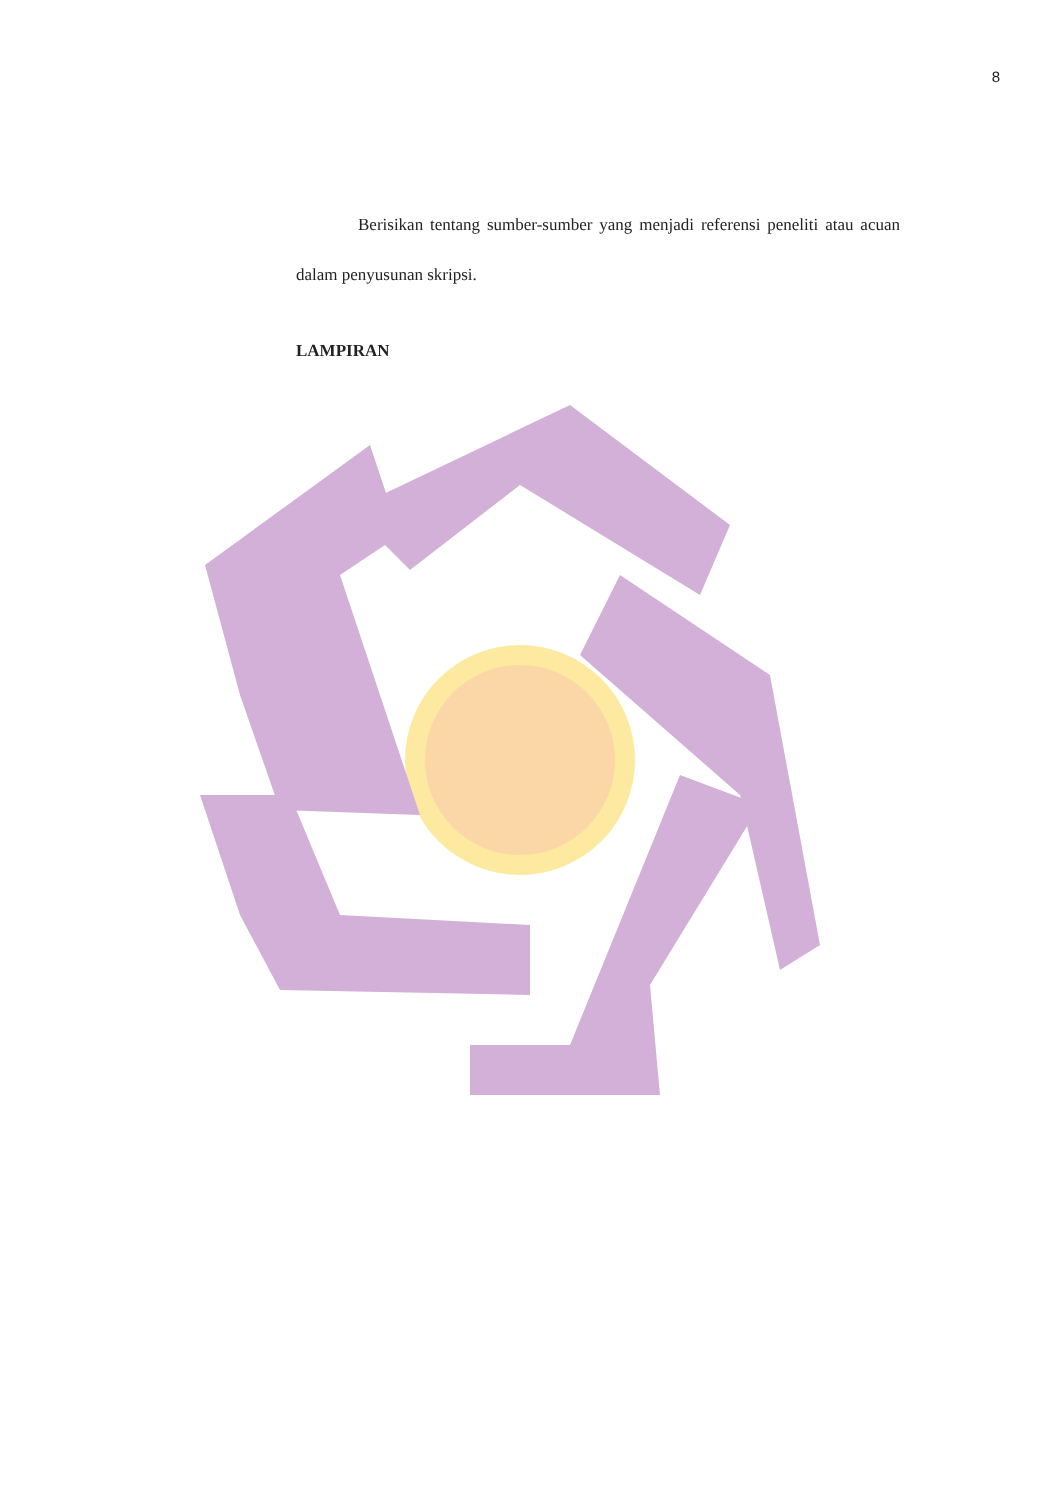8
Berisikan tentang sumber-sumber yang menjadi referensi peneliti atau acuan dalam penyusunan skripsi.
LAMPIRAN